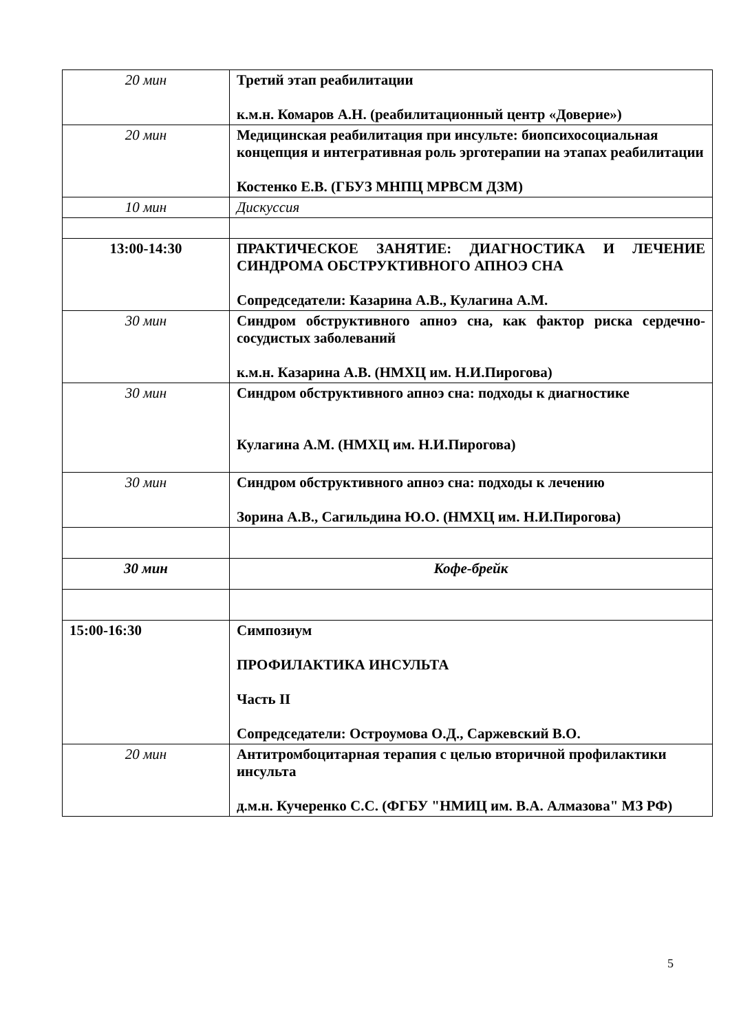| 20 мин | Третий этап реабилитации к.м.н. Комаров А.Н. (реабилитационный центр «Доверие») |
| 20 мин | Медицинская реабилитация при инсульте: биопсихосоциальная концепция и интегративная роль эрготерапии на этапах реабилитации Костенко Е.В. (ГБУЗ МНПЦ МРВСМ ДЗМ) |
| 10 мин | Дискуссия |
| 13:00-14:30 | ПРАКТИЧЕСКОЕ ЗАНЯТИЕ: ДИАГНОСТИКА И ЛЕЧЕНИЕ СИНДРОМА ОБСТРУКТИВНОГО АПНОЭ СНА Сопредседатели: Казарина А.В., Кулагина А.М. |
| 30 мин | Синдром обструктивного апноэ сна, как фактор риска сердечно-сосудистых заболеваний к.м.н. Казарина А.В. (НМХЦ им. Н.И.Пирогова) |
| 30 мин | Синдром обструктивного апноэ сна: подходы к диагностике Кулагина А.М. (НМХЦ им. Н.И.Пирогова) |
| 30 мин | Синдром обструктивного апноэ сна: подходы к лечению Зорина А.В., Сагильдина Ю.О. (НМХЦ им. Н.И.Пирогова) |
| 30 мин | Кофе-брейк |
| 15:00-16:30 | Симпозиум ПРОФИЛАКТИКА ИНСУЛЬТА Часть II Сопредседатели: Остроумова О.Д., Саржевский В.О. |
| 20 мин | Антитромбоцитарная терапия с целью вторичной профилактики инсульта д.м.н. Кучеренко С.С. (ФГБУ "НМИЦ им. В.А. Алмазова" МЗ РФ) |
5